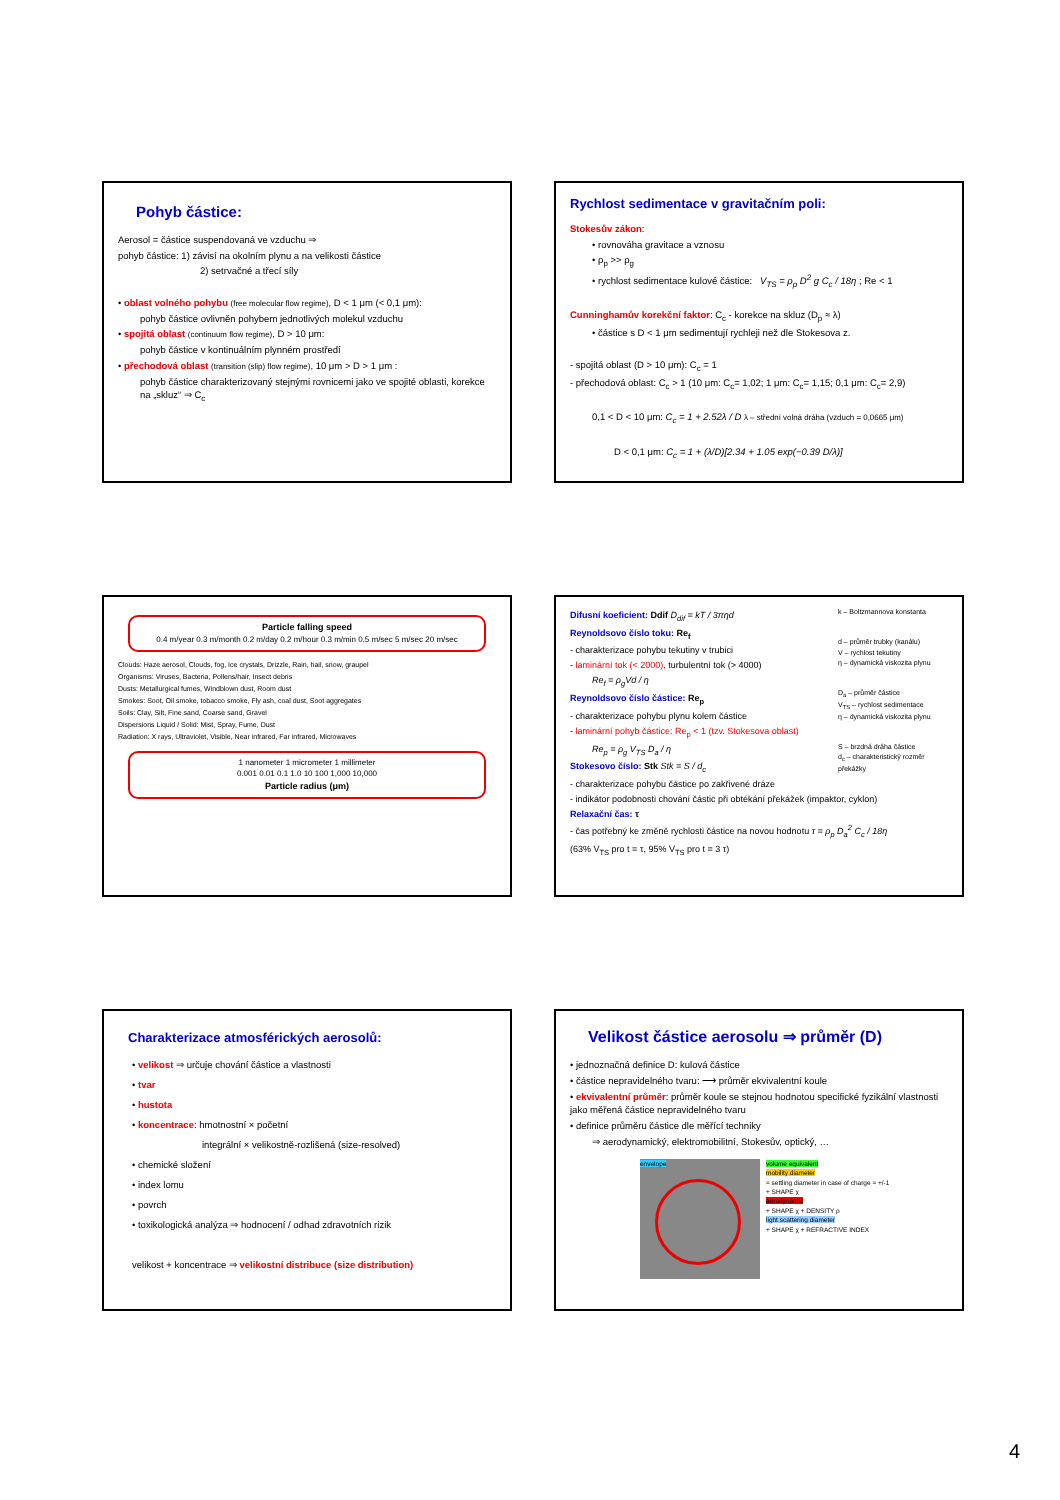Pohyb částice:
Aerosol = částice suspendovaná ve vzduchu ⇒
pohyb částice: 1) závisí na okolním plynu a na velikosti částice
2) setrvačné a třecí síly
• oblast volného pohybu (free molecular flow regime), D < 1 μm (< 0,1 μm):
pohyb částice ovlivněn pohybem jednotlivých molekul vzduchu
• spojitá oblast (continuum flow regime), D > 10 μm:
pohyb částice v kontinuálním plynném prostředí
• přechodová oblast (transition (slip) flow regime), 10 μm > D > 1 μm :
pohyb částice charakterizovaný stejnými rovnicemi jako ve spojité oblasti, korekce na „skluz“ ⇒ C<sub>c</sub>
Rychlost sedimentace v gravitačním poli:
Stokesův zákon:
• rovnováha gravitace a vznosu
• ρ<sub>p</sub> >> ρ<sub>g</sub>
• rychlost sedimentace kulové částice: V<sub>TS</sub> = ρ<sub>p</sub> D<sup>2</sup> g C<sub>c</sub> / 18η ; Re < 1
Cunninghamův korekční faktor: C<sub>c</sub> - korekce na skluz (D<sub>p</sub> ≈ λ)
• částice s D < 1 μm sedimentují rychleji než dle Stokesova z.
- spojitá oblast (D > 10 μm): C<sub>c</sub> = 1
- přechodová oblast: C<sub>c</sub> > 1 (10 μm: C<sub>c</sub>= 1,02; 1 μm: C<sub>c</sub>= 1,15; 0,1 μm: C<sub>c</sub>= 2,9)
0,1 < D < 10 μm: C<sub>c</sub> = 1 + 2.52λ / D λ – střední volná dráha (vzduch = 0,0665 μm)
D < 0,1 μm: C<sub>c</sub> = 1 + (λ/D)[2.34 + 1.05 exp(−0.39 D/λ)]
Particle falling speed
0.4 m/year 0.3 m/month 0.2 m/day 0.2 m/hour 0.3 m/min 0.5 m/sec 5 m/sec 20 m/sec
Clouds: Haze aerosol, Clouds, fog, Ice crystals, Drizzle, Rain, hail, snow, graupel
Organisms: Viruses, Bacteria, Pollens/hair, Insect debris
Dusts: Metallurgical fumes, Windblown dust, Room dust
Smokes: Soot, Oil smoke, tobacco smoke, Fly ash, coal dust, Soot aggregates
Soils: Clay, Silt, Fine sand, Coarse sand, Gravel
Dispersions Liquid / Solid: Mist, Spray, Fume, Dust
Radiation: X rays, Ultraviolet, Visible, Near infrared, Far infrared, Microwaves
1 nanometer 1 micrometer 1 millimeter
0.001 0.01 0.1 1.0 10 100 1,000 10,000
Particle radius (μm)
k – Boltzmannova konstanta
d – průměr trubky (kanálu)
V – rychlost tekutiny
η – dynamická viskozita plynu
D<sub>a</sub> – průměr částice
V<sub>TS</sub> – rychlost sedimentace
η – dynamická viskozita plynu
S – brzdná dráha částice
d<sub>c</sub> – charakteristický rozměr překážky
Difusní koeficient: Ddif D<sub>dif</sub> = kT / 3πηd
Reynoldsovo číslo toku: Re<sub>f</sub>
- charakterizace pohybu tekutiny v trubici
- laminární tok (< 2000), turbulentní tok (> 4000)
Re<sub>f</sub> = ρ<sub>g</sub>Vd / η
Reynoldsovo číslo částice: Re<sub>p</sub>
- charakterizace pohybu plynu kolem částice
- laminární pohyb částice: Re<sub>p</sub> < 1 (tzv. Stokesova oblast)
Re<sub>p</sub> = ρ<sub>g</sub> V<sub>TS</sub> D<sub>a</sub> / η
Stokesovo číslo: Stk Stk = S / d<sub>c</sub>
- charakterizace pohybu částice po zakřivené dráze
- indikátor podobnosti chování částic při obtékání překážek (impaktor, cyklon)
Relaxační čas: τ
- čas potřebný ke změně rychlosti částice na novou hodnotu τ = ρ<sub>p</sub> D<sub>a</sub><sup>2</sup> C<sub>c</sub> / 18η
(63% V<sub>TS</sub> pro t = τ, 95% V<sub>TS</sub> pro t = 3 τ)
Charakterizace atmosférických aerosolů:
• velikost ⇒ určuje chování částice a vlastnosti
• tvar
• hustota
• koncentrace: hmotnostní × početní
integrální × velikostně-rozlišená (size-resolved)
• chemické složení
• index lomu
• povrch
• toxikologická analýza ⇒ hodnocení / odhad zdravotních rizik
velikost + koncentrace ⇒ velikostní distribuce (size distribution)
Velikost částice aerosolu ⇒ průměr (D)
• jednoznačná definice D: kulová částice
• částice nepravidelného tvaru: ⟶ průměr ekvivalentní koule
• ekvivalentní průměr: průměr koule se stejnou hodnotou specifické fyzikální vlastnosti jako měřená částice nepravidelného tvaru
• definice průměru částice dle měřící techniky
⇒ aerodynamický, elektromobilitní, Stokesův, optický, …
envelope
volume equivalent
mobility diameter
= settling diameter in case of charge = +/-1
+ SHAPE χ
aerodynamic
+ SHAPE χ + DENSITY ρ
light scattering diameter
+ SHAPE χ + REFRACTIVE INDEX
4